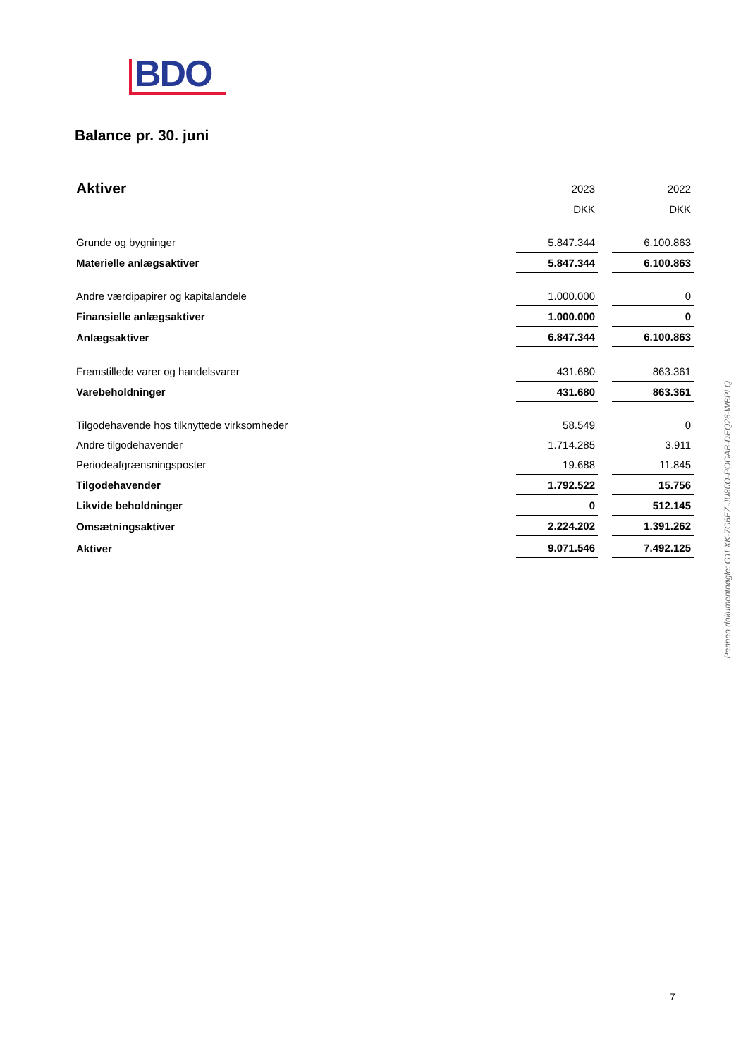BDO
Balance pr. 30. juni
| Aktiver | 2023 | | 2022 |
| | DKK | | DKK |
| Grunde og bygninger | 5.847.344 | | 6.100.863 |
| Materielle anlægsaktiver | 5.847.344 | | 6.100.863 |
| Andre værdipapirer og kapitalandele | 1.000.000 | | 0 |
| Finansielle anlægsaktiver | 1.000.000 | | 0 |
| Anlægsaktiver | 6.847.344 | | 6.100.863 |
| Fremstillede varer og handelsvarer | 431.680 | | 863.361 |
| Varebeholdninger | 431.680 | | 863.361 |
| Tilgodehavende hos tilknyttede virksomheder | 58.549 | | 0 |
| Andre tilgodehavender | 1.714.285 | | 3.911 |
| Periodeafgrænsningsposter | 19.688 | | 11.845 |
| Tilgodehavender | 1.792.522 | | 15.756 |
| Likvide beholdninger | 0 | | 512.145 |
| Omsætningsaktiver | 2.224.202 | | 1.391.262 |
| Aktiver | 9.071.546 | | 7.492.125 |
Penneo dokumentnøgle: G1LXK-7G6EZ-JU80O-POGAB-DEQ26-WBPLQ
7